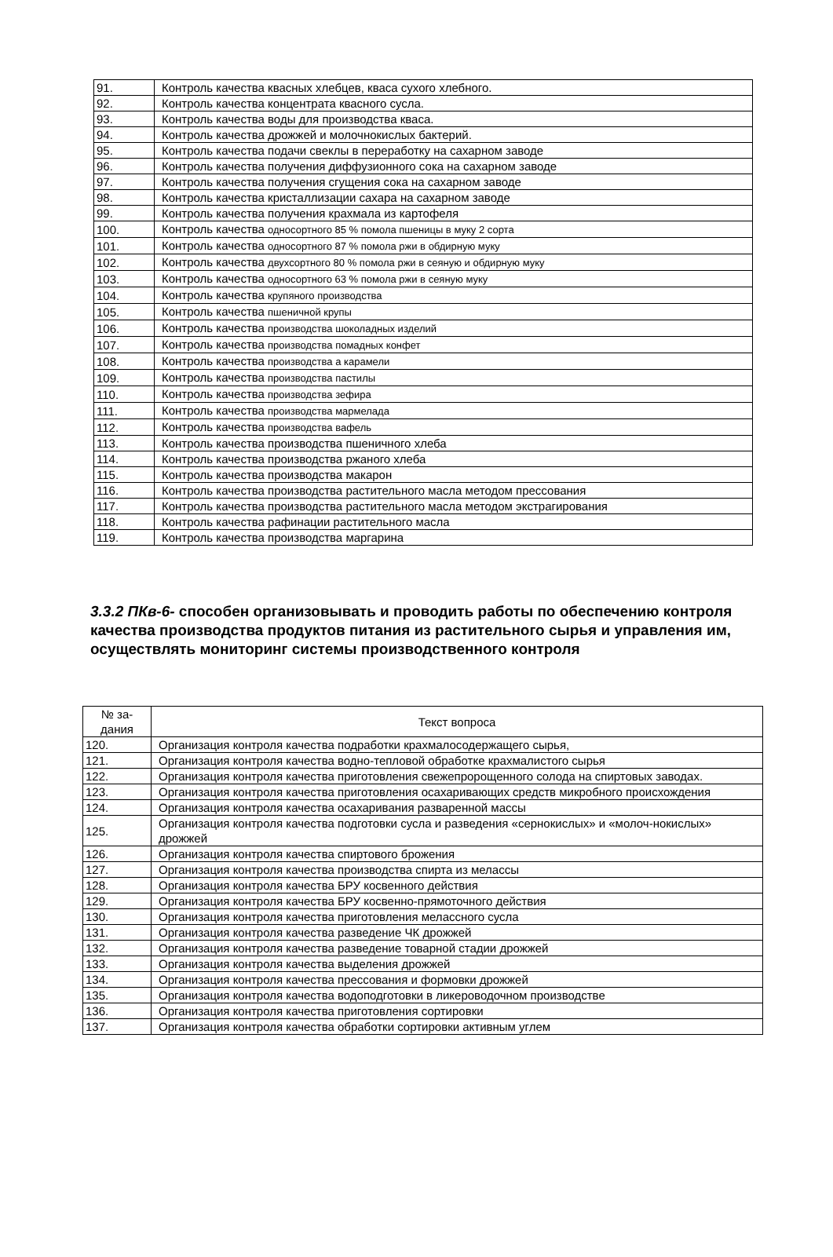| 91. | Контроль качества квасных хлебцев, кваса сухого хлебного. |
| 92. | Контроль качества концентрата квасного сусла. |
| 93. | Контроль качества воды для производства кваса. |
| 94. | Контроль качества дрожжей и молочнокислых бактерий. |
| 95. | Контроль качества подачи свеклы в переработку на сахарном заводе |
| 96. | Контроль качества получения диффузионного сока на сахарном заводе |
| 97. | Контроль качества получения сгущения сока на сахарном заводе |
| 98. | Контроль качества кристаллизации сахара на сахарном заводе |
| 99. | Контроль качества получения крахмала из картофеля |
| 100. | Контроль качества односортного 85 % помола пшеницы в муку 2 сорта |
| 101. | Контроль качества односортного 87 % помола ржи в обдирную муку |
| 102. | Контроль качества двухсортного 80 % помола ржи в сеяную и обдирную муку |
| 103. | Контроль качества односортного 63 % помола ржи в сеяную муку |
| 104. | Контроль качества крупяного производства |
| 105. | Контроль качества пшеничной крупы |
| 106. | Контроль качества производства шоколадных изделий |
| 107. | Контроль качества производства помадных конфет |
| 108. | Контроль качества производства а карамели |
| 109. | Контроль качества производства пастилы |
| 110. | Контроль качества производства зефира |
| 111. | Контроль качества производства мармелада |
| 112. | Контроль качества производства вафель |
| 113. | Контроль качества производства пшеничного хлеба |
| 114. | Контроль качества производства ржаного хлеба |
| 115. | Контроль качества производства макарон |
| 116. | Контроль качества производства растительного масла методом прессования |
| 117. | Контроль качества производства растительного масла методом экстрагирования |
| 118. | Контроль качества рафинации растительного масла |
| 119. | Контроль качества производства маргарина |
3.3.2 ПКв-6- способен организовывать и проводить работы по обеспечению контроля качества производства продуктов питания из растительного сырья и управления им, осуществлять мониторинг системы производственного контроля
| № за- дания | Текст вопроса |
| --- | --- |
| 120. | Организация контроля качества подработки крахмалосодержащего сырья, |
| 121. | Организация контроля качества водно-тепловой обработке крахмалистого сырья |
| 122. | Организация контроля качества приготовления свежепророщенного солода на спиртовых заводах. |
| 123. | Организация контроля качества приготовления осахаривающих средств микробного происхождения |
| 124. | Организация контроля качества осахаривания разваренной массы |
| 125. | Организация контроля качества подготовки сусла и разведения «сернокислых» и «молоч-нокислых» дрожжей |
| 126. | Организация контроля качества спиртового брожения |
| 127. | Организация контроля качества производства спирта из мелассы |
| 128. | Организация контроля качества БРУ косвенного действия |
| 129. | Организация контроля качества БРУ косвенно-прямоточного действия |
| 130. | Организация контроля качества приготовления мелассного сусла |
| 131. | Организация контроля качества разведение ЧК дрожжей |
| 132. | Организация контроля качества разведение товарной стадии дрожжей |
| 133. | Организация контроля качества выделения дрожжей |
| 134. | Организация контроля качества прессования и формовки дрожжей |
| 135. | Организация контроля качества водоподготовки в ликероводочном производстве |
| 136. | Организация контроля качества приготовления сортировки |
| 137. | Организация контроля качества обработки сортировки активным углем |